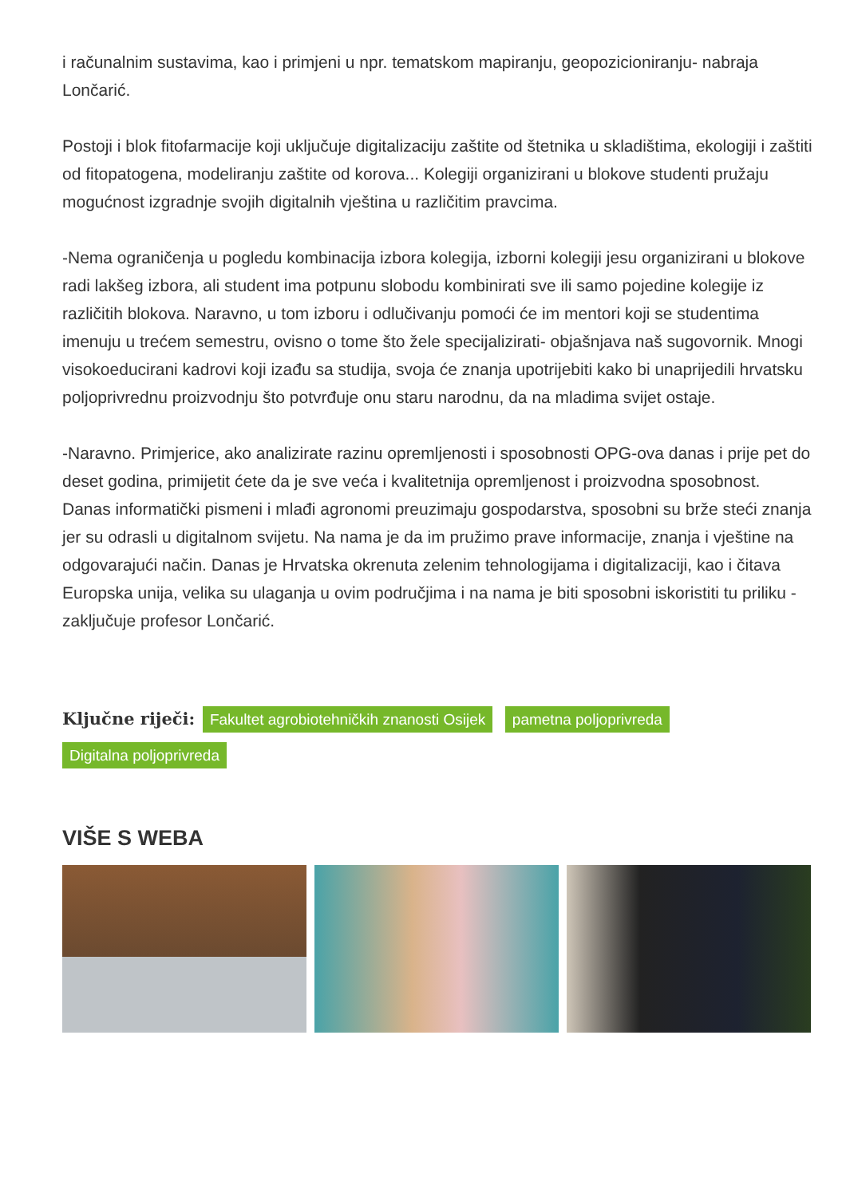i računalnim sustavima, kao i primjeni u npr. tematskom mapiranju, geopozicioniranju- nabraja Lončarić.
Postoji i blok fitofarmacije koji uključuje digitalizaciju zaštite od štetnika u skladištima, ekologiji i zaštiti od fitopatogena, modeliranju zaštite od korova... Kolegiji organizirani u blokove studenti pružaju mogućnost izgradnje svojih digitalnih vještina u različitim pravcima.
-Nema ograničenja u pogledu kombinacija izbora kolegija, izborni kolegiji jesu organizirani u blokove radi lakšeg izbora, ali student ima potpunu slobodu kombinirati sve ili samo pojedine kolegije iz različitih blokova. Naravno, u tom izboru i odlučivanju pomoći će im mentori koji se studentima imenuju u trećem semestru, ovisno o tome što žele specijalizirati- objašnjava naš sugovornik. Mnogi visokoeducirani kadrovi koji izađu sa studija, svoja će znanja upotrijebiti kako bi unaprijedili hrvatsku poljoprivrednu proizvodnju što potvrđuje onu staru narodnu, da na mladima svijet ostaje.
-Naravno. Primjerice, ako analizirate razinu opremljenosti i sposobnosti OPG-ova danas i prije pet do deset godina, primijetit ćete da je sve veća i kvalitetnija opremljenost i proizvodna sposobnost. Danas informatički pismeni i mlađi agronomi preuzimaju gospodarstva, sposobni su brže steći znanja jer su odrasli u digitalnom svijetu. Na nama je da im pružimo prave informacije, znanja i vještine na odgovarajući način. Danas je Hrvatska okrenuta zelenim tehnologijama i digitalizaciji, kao i čitava Europska unija, velika su ulaganja u ovim područjima i na nama je biti sposobni iskoristiti tu priliku - zaključuje profesor Lončarić.
Ključne riječi: Fakultet agrobiotehničkih znanosti Osijek pametna poljoprivreda Digitalna poljoprivreda
VIŠE S WEBA